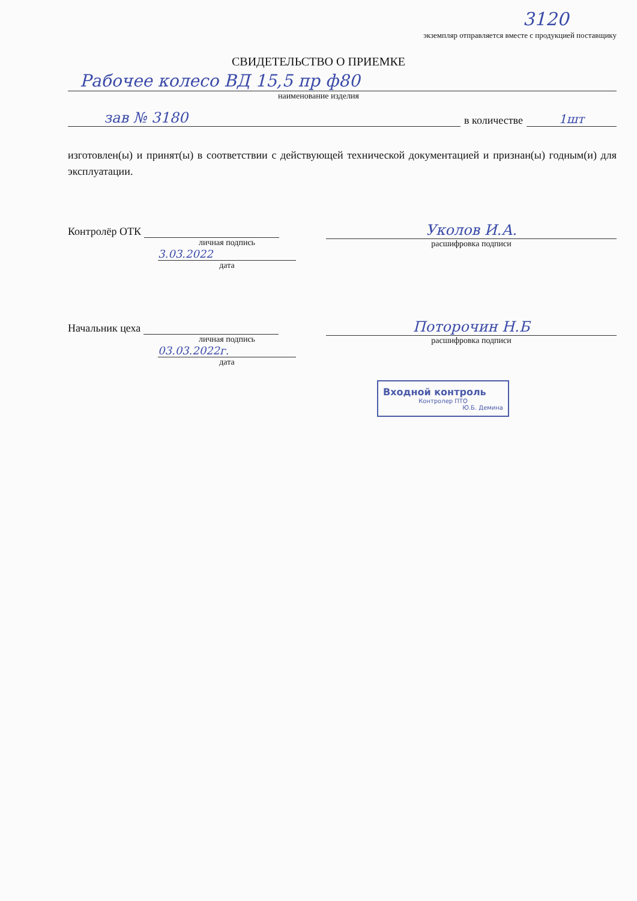3120
экземпляр отправляется вместе с продукцией поставщику
СВИДЕТЕЛЬСТВО О ПРИЕМКЕ
Рабочее колесо ВД 15,5 пр ф80
наименование изделия
зав № 3180
в количестве
1шт
изготовлен(ы) и принят(ы) в соответствии с действующей технической документацией и признан(ы) годным(и) для эксплуатации.
Контролёр ОТК
личная подпись
3.03.2022
дата
Уколов И.А.
расшифровка подписи
Начальник цеха
личная подпись
03.03.2022г.
дата
Поторочин Н.Б
расшифровка подписи
Входной контроль
Контролер ПТО
Ю.Б. Демина